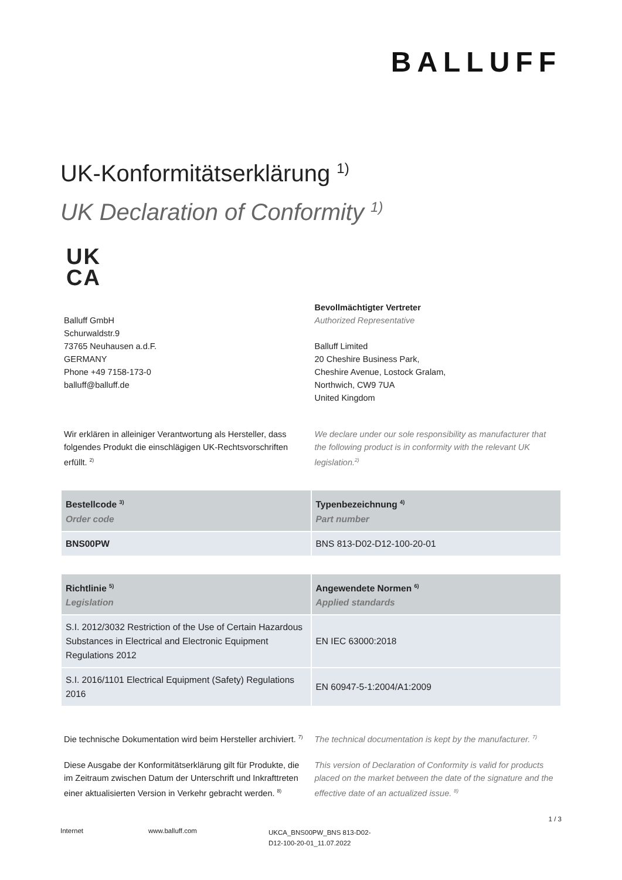BALLUFF
UK-Konformitätserklärung <sup>1)</sup>
UK Declaration of Conformity <sup>1)</sup>
UK
CA
Balluff GmbH
Schurwaldstr.9
73765 Neuhausen a.d.F.
GERMANY
Phone +49 7158-173-0
balluff@balluff.de
Bevollmächtigter Vertreter
Authorized Representative
Balluff Limited
20 Cheshire Business Park,
Cheshire Avenue, Lostock Gralam,
Northwich, CW9 7UA
United Kingdom
Wir erklären in alleiniger Verantwortung als Hersteller, dass folgendes Produkt die einschlägigen UK-Rechtsvorschriften erfüllt. <sup>2)</sup>
We declare under our sole responsibility as manufacturer that the following product is in conformity with the relevant UK legislation.<sup>2)</sup>
| Bestellcode <sup>3)</sup> Order code | Typenbezeichnung <sup>4)</sup> Part number |
| --- | --- |
| BNS00PW | BNS 813-D02-D12-100-20-01 |
| Richtlinie <sup>5)</sup> Legislation | Angewendete Normen <sup>6)</sup> Applied standards |
| --- | --- |
| S.I. 2012/3032 Restriction of the Use of Certain Hazardous Substances in Electrical and Electronic Equipment Regulations 2012 | EN IEC 63000:2018 |
| S.I. 2016/1101 Electrical Equipment (Safety) Regulations 2016 | EN 60947-5-1:2004/A1:2009 |
Die technische Dokumentation wird beim Hersteller archiviert. <sup>7)</sup>
The technical documentation is kept by the manufacturer. <sup>7)</sup>
Diese Ausgabe der Konformitätserklärung gilt für Produkte, die im Zeitraum zwischen Datum der Unterschrift und Inkrafttreten einer aktualisierten Version in Verkehr gebracht werden. <sup>8)</sup>
This version of Declaration of Conformity is valid for products placed on the market between the date of the signature and the effective date of an actualized issue. <sup>8)</sup>
1 / 3
Internet www.balluff.com
UKCA_BNS00PW_BNS 813-D02-D12-100-20-01_11.07.2022